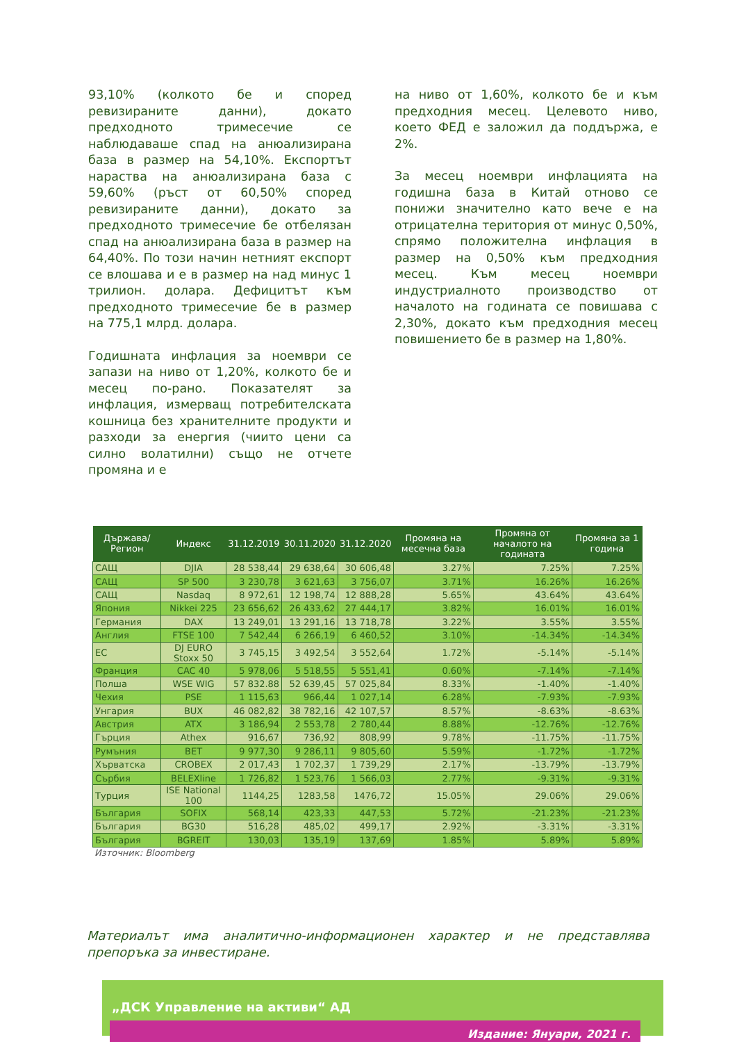93,10% (колкото бе и според ревизираните данни), докато предходното тримесечие се наблюдаваше спад на анюализирана база в размер на 54,10%. Експортът нараства на анюализирана база с 59,60% (ръст от 60,50% според ревизираните данни), докато за предходното тримесечие бе отбелязан спад на анюализирана база в размер на 64,40%. По този начин нетният експорт се влошава и е в размер на над минус 1 трилион. долара. Дефицитът към предходното тримесечие бе в размер на 775,1 млрд. долара.
Годишната инфлация за ноември се запази на ниво от 1,20%, колкото бе и месец по-рано. Показателят за инфлация, измерващ потребителската кошница без хранителните продукти и разходи за енергия (чиито цени са силно волатилни) също не отчете промяна и е
на ниво от 1,60%, колкото бе и към предходния месец. Целевото ниво, което ФЕД е заложил да поддържа, е 2%.
За месец ноември инфлацията на годишна база в Китай отново се понижи значително като вече е на отрицателна територия от минус 0,50%, спрямо положителна инфлация в размер на 0,50% към предходния месец. Към месец ноември индустриалното производство от началото на годината се повишава с 2,30%, докато към предходния месец повишението бе в размер на 1,80%.
| Държава/ Регион | Индекс | 31.12.2019 | 30.11.2020 | 31.12.2020 | Промяна на месечна база | Промяна от началото на годината | Промяна за 1 година |
| --- | --- | --- | --- | --- | --- | --- | --- |
| САЩ | DJIA | 28 538,44 | 29 638,64 | 30 606,48 | 3.27% | 7.25% | 7.25% |
| САЩ | SP 500 | 3 230,78 | 3 621,63 | 3 756,07 | 3.71% | 16.26% | 16.26% |
| САЩ | Nasdaq | 8 972,61 | 12 198,74 | 12 888,28 | 5.65% | 43.64% | 43.64% |
| Япония | Nikkei 225 | 23 656,62 | 26 433,62 | 27 444,17 | 3.82% | 16.01% | 16.01% |
| Германия | DAX | 13 249,01 | 13 291,16 | 13 718,78 | 3.22% | 3.55% | 3.55% |
| Англия | FTSE 100 | 7 542,44 | 6 266,19 | 6 460,52 | 3.10% | -14.34% | -14.34% |
| ЕС | DJ EURO Stoxx 50 | 3 745,15 | 3 492,54 | 3 552,64 | 1.72% | -5.14% | -5.14% |
| Франция | CAC 40 | 5 978,06 | 5 518,55 | 5 551,41 | 0.60% | -7.14% | -7.14% |
| Полша | WSE WIG | 57 832.88 | 52 639,45 | 57 025,84 | 8.33% | -1.40% | -1.40% |
| Чехия | PSE | 1 115,63 | 966,44 | 1 027,14 | 6.28% | -7.93% | -7.93% |
| Унгария | BUX | 46 082,82 | 38 782,16 | 42 107,57 | 8.57% | -8.63% | -8.63% |
| Австрия | ATX | 3 186,94 | 2 553,78 | 2 780,44 | 8.88% | -12.76% | -12.76% |
| Гърция | Athex | 916,67 | 736,92 | 808,99 | 9.78% | -11.75% | -11.75% |
| Румъния | BET | 9 977,30 | 9 286,11 | 9 805,60 | 5.59% | -1.72% | -1.72% |
| Хърватска | CROBEX | 2 017,43 | 1 702,37 | 1 739,29 | 2.17% | -13.79% | -13.79% |
| Сърбия | BELEXline | 1 726,82 | 1 523,76 | 1 566,03 | 2.77% | -9.31% | -9.31% |
| Турция | ISE National 100 | 1144,25 | 1283,58 | 1476,72 | 15.05% | 29.06% | 29.06% |
| България | SOFIX | 568,14 | 423,33 | 447,53 | 5.72% | -21.23% | -21.23% |
| България | BG30 | 516,28 | 485,02 | 499,17 | 2.92% | -3.31% | -3.31% |
| България | BGREIT | 130,03 | 135,19 | 137,69 | 1.85% | 5.89% | 5.89% |
Източник: Bloomberg
Материалът има аналитично-информационен характер и не представлява препоръка за инвестиране.
„ДСК Управление на активи“ АД
Издание: Януари, 2021 г.